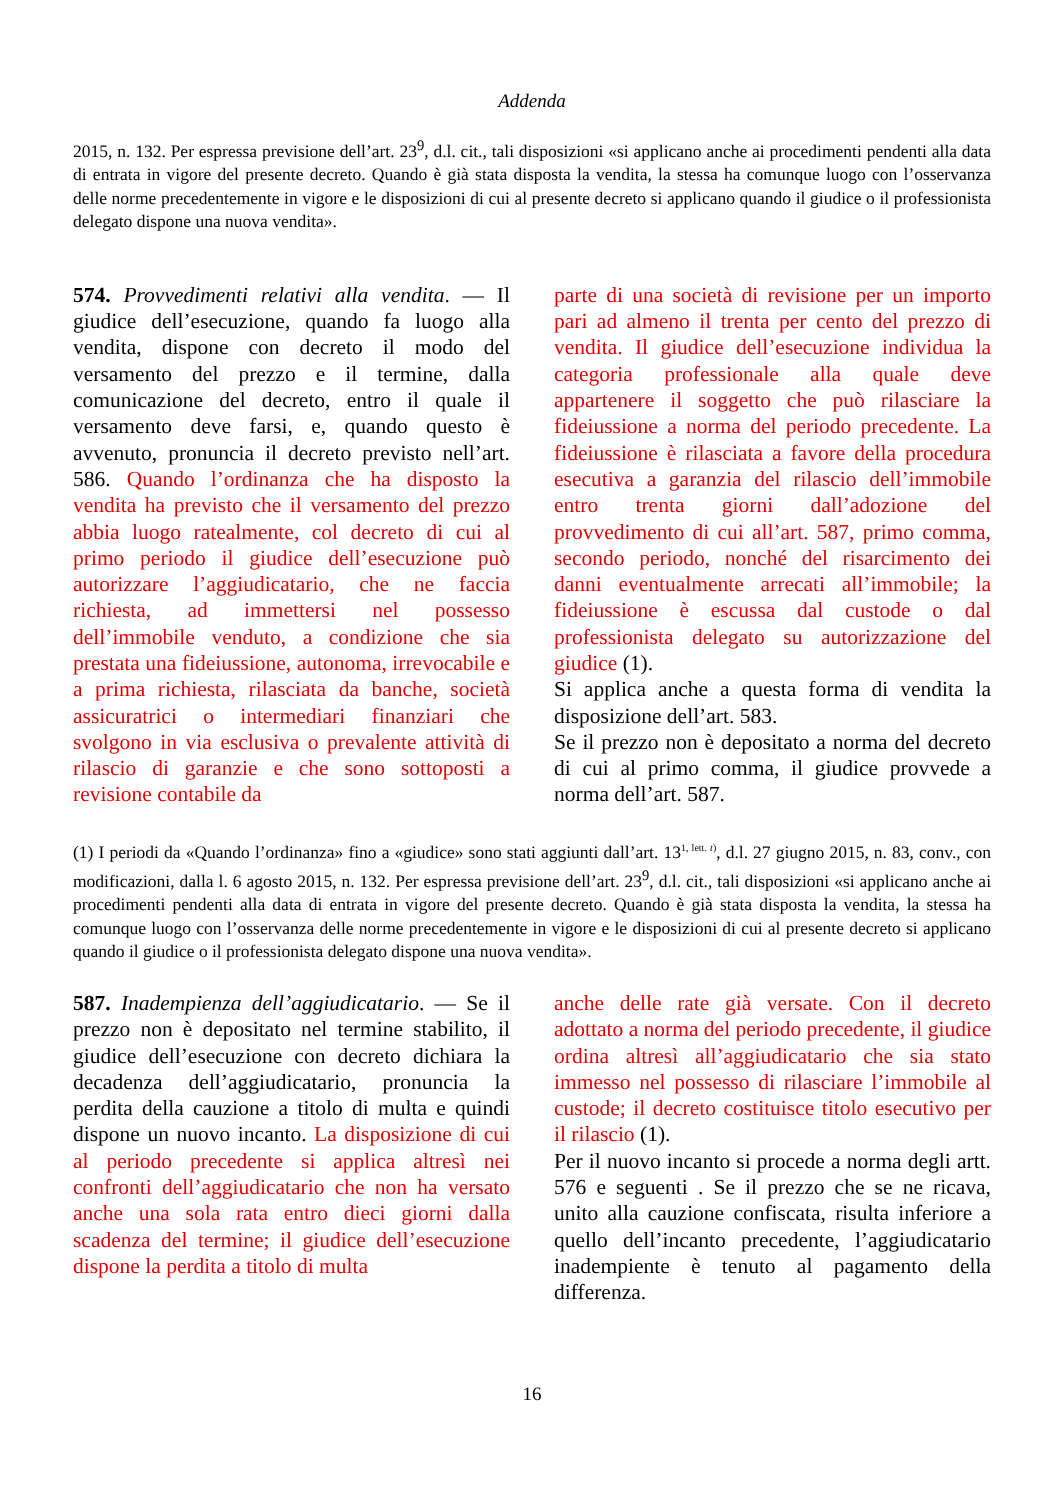Addenda
2015, n. 132. Per espressa previsione dell’art. 23<sup>9</sup>, d.l. cit., tali disposizioni «si applicano anche ai procedimenti pendenti alla data di entrata in vigore del presente decreto. Quando è già stata disposta la vendita, la stessa ha comunque luogo con l’osservanza delle norme precedentemente in vigore e le disposizioni di cui al presente decreto si applicano quando il giudice o il professionista delegato dispone una nuova vendita».
574. Provvedimenti relativi alla vendita. — Il giudice dell’esecuzione, quando fa luogo alla vendita, dispone con decreto il modo del versamento del prezzo e il termine, dalla comunicazione del decreto, entro il quale il versamento deve farsi, e, quando questo è avvenuto, pronuncia il decreto previsto nell’art. 586. Quando l’ordinanza che ha disposto la vendita ha previsto che il versamento del prezzo abbia luogo ratealmente, col decreto di cui al primo periodo il giudice dell’esecuzione può autorizzare l’aggiudicatario, che ne faccia richiesta, ad immettersi nel possesso dell’immobile venduto, a condizione che sia prestata una fideiussione, autonoma, irrevocabile e a prima richiesta, rilasciata da banche, società assicuratrici o intermediari finanziari che svolgono in via esclusiva o prevalente attività di rilascio di garanzie e che sono sottoposti a revisione contabile da
parte di una società di revisione per un importo pari ad almeno il trenta per cento del prezzo di vendita. Il giudice dell’esecuzione individua la categoria professionale alla quale deve appartenere il soggetto che può rilasciare la fideiussione a norma del periodo precedente. La fideiussione è rilasciata a favore della procedura esecutiva a garanzia del rilascio dell’immobile entro trenta giorni dall’adozione del provvedimento di cui all’art. 587, primo comma, secondo periodo, nonché del risarcimento dei danni eventualmente arrecati all’immobile; la fideiussione è escussa dal custode o dal professionista delegato su autorizzazione del giudice (1).
Si applica anche a questa forma di vendita la disposizione dell’art. 583.
Se il prezzo non è depositato a norma del decreto di cui al primo comma, il giudice provvede a norma dell’art. 587.
(1) I periodi da «Quando l’ordinanza» fino a «giudice» sono stati aggiunti dall’art. 13<sup>1, lett. t)</sup>, d.l. 27 giugno 2015, n. 83, conv., con modificazioni, dalla l. 6 agosto 2015, n. 132. Per espressa previsione dell’art. 23<sup>9</sup>, d.l. cit., tali disposizioni «si applicano anche ai procedimenti pendenti alla data di entrata in vigore del presente decreto. Quando è già stata disposta la vendita, la stessa ha comunque luogo con l’osservanza delle norme precedentemente in vigore e le disposizioni di cui al presente decreto si applicano quando il giudice o il professionista delegato dispone una nuova vendita».
587. Inadempienza dell’aggiudicatario. — Se il prezzo non è depositato nel termine stabilito, il giudice dell’esecuzione con decreto dichiara la decadenza dell’aggiu­dicatario, pronuncia la perdita della cauzione a titolo di multa e quindi dispone un nuovo incanto. La disposizione di cui al periodo precedente si applica altresì nei confronti dell’aggiudicatario che non ha versato anche una sola rata entro dieci giorni dalla scadenza del termine; il giudice dell’esecu­zione dispone la perdita a titolo di multa
anche delle rate già versate. Con il decreto adottato a norma del periodo precedente, il giudice ordina altresì all’aggiudicatario che sia stato immesso nel possesso di rilasciare l’immobile al custode; il decreto costituisce titolo esecutivo per il rilascio (1).
Per il nuovo incanto si procede a norma degli artt. 576 e seguenti . Se il prezzo che se ne ricava, unito alla cauzione confiscata, risulta inferiore a quello dell’incanto precedente, l’aggiudicatario inadempiente è tenuto al pagamento della differenza.
16